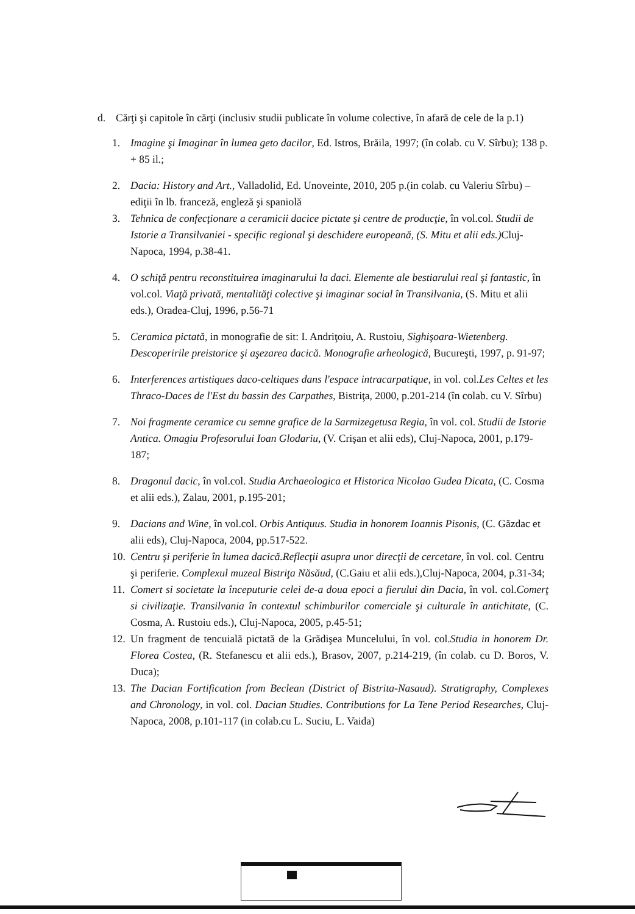d. Cărţi şi capitole în cărţi (inclusiv studii publicate în volume colective, în afară de cele de la p.1)
1. Imagine şi Imaginar în lumea geto dacilor, Ed. Istros, Brăila, 1997; (în colab. cu V. Sîrbu); 138 p. + 85 il.;
2. Dacia: History and Art., Valladolid, Ed. Unoveinte, 2010, 205 p.(in colab. cu Valeriu Sîrbu) – ediţii în lb. franceză, engleză şi spaniolă
3. Tehnica de confecţionare a ceramicii dacice pictate şi centre de producţie, în vol.col. Studii de Istorie a Transilvaniei - specific regional şi deschidere europeană, (S. Mitu et alii eds.) Cluj-Napoca, 1994, p.38-41.
4. O schiţă pentru reconstituirea imaginarului la daci. Elemente ale bestiarului real şi fantastic, în vol.col. Viaţă privată, mentalităţi colective şi imaginar social în Transilvania, (S. Mitu et alii eds.), Oradea-Cluj, 1996, p.56-71
5. Ceramica pictată, in monografie de sit: I. Andriţoiu, A. Rustoiu, Sighişoara-Wietenberg. Descoperirile preistorice şi aşezarea dacică. Monografie arheologică, Bucureşti, 1997, p. 91-97;
6. Interferences artistiques daco-celtiques dans l'espace intracarpatique, in vol. col.Les Celtes et les Thraco-Daces de l'Est du bassin des Carpathes, Bistriţa, 2000, p.201-214 (în colab. cu V. Sîrbu)
7. Noi fragmente ceramice cu semne grafice de la Sarmizegetusa Regia, în vol. col. Studii de Istorie Antica. Omagiu Profesorului Ioan Glodariu, (V. Crişan et alii eds), Cluj-Napoca, 2001, p.179-187;
8. Dragonul dacic, în vol.col. Studia Archaeologica et Historica Nicolao Gudea Dicata, (C. Cosma et alii eds.), Zalau, 2001, p.195-201;
9. Dacians and Wine, în vol.col. Orbis Antiquus. Studia in honorem Ioannis Pisonis, (C. Găzdac et alii eds), Cluj-Napoca, 2004, pp.517-522.
10. Centru şi periferie în lumea dacică.Reflecţii asupra unor direcţii de cercetare, în vol. col. Centru şi periferie. Complexul muzeal Bistriţa Năsăud, (C.Gaiu et alii eds.),Cluj-Napoca, 2004, p.31-34;
11. Comert si societate la începuturie celei de-a doua epoci a fierului din Dacia, în vol. col.Comerţ si civilizaţie. Transilvania în contextul schimburilor comerciale şi culturale în antichitate, (C. Cosma, A. Rustoiu eds.), Cluj-Napoca, 2005, p.45-51;
12. Un fragment de tencuială pictată de la Grădişea Muncelului, în vol. col.Studia in honorem Dr. Florea Costea, (R. Stefanescu et alii eds.), Brasov, 2007, p.214-219, (în colab. cu D. Boros, V. Duca);
13. The Dacian Fortification from Beclean (District of Bistrita-Nasaud). Stratigraphy, Complexes and Chronology, in vol. col. Dacian Studies. Contributions for La Tene Period Researches, Cluj-Napoca, 2008, p.101-117 (in colab.cu L. Suciu, L. Vaida)